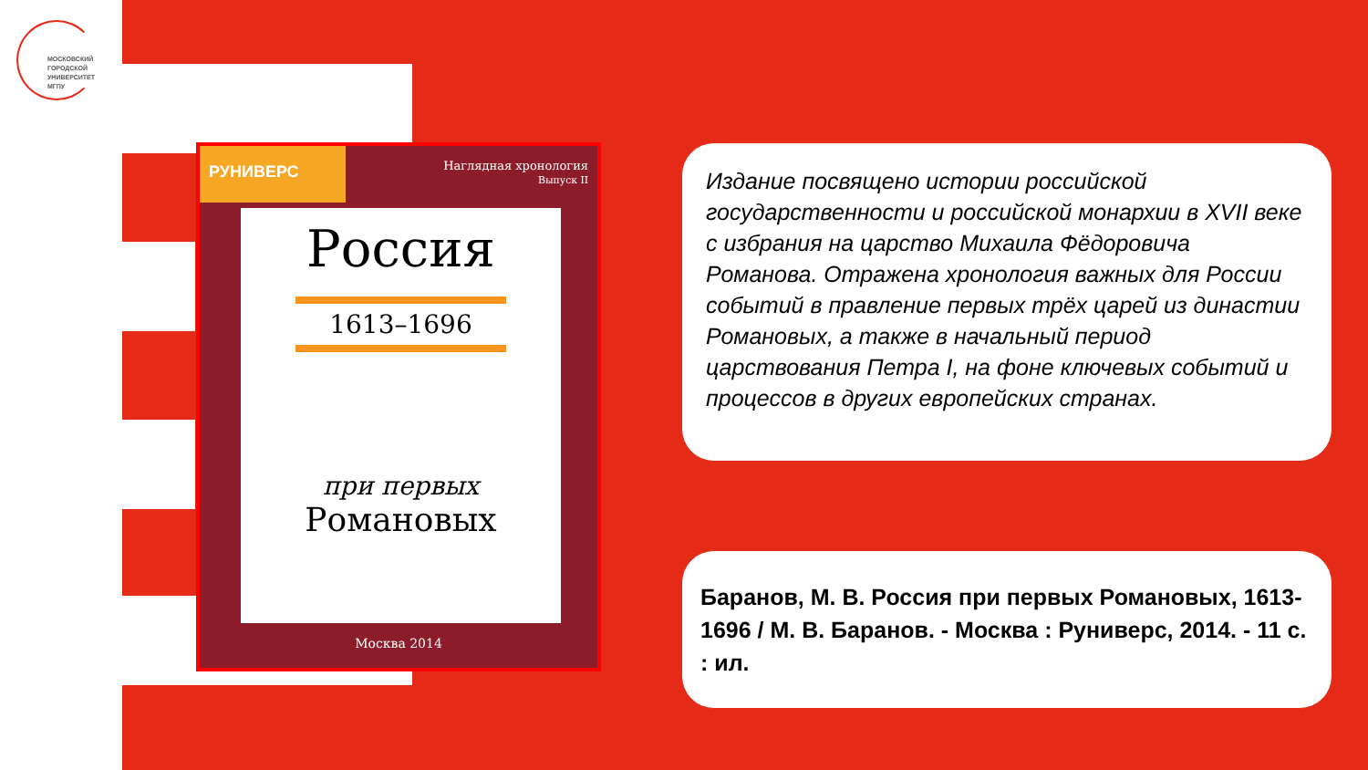МОСКОВСКИЙ
ГОРОДСКОЙ
УНИВЕРСИТЕТ
МГПУ
РУНИВЕРС
Наглядная хронология
Выпуск II
Россия
1613–1696
при первых
Романовых
Москва 2014
Издание посвящено истории российской государственности и российской монархии в XVII веке с избрания на царство Михаила Фёдоровича Романова. Отражена хронология важных для России событий в правление первых трёх царей из династии Романовых, а также в начальный период царствования Петра I, на фоне ключевых событий и процессов в других европейских странах.
Баранов, М. В. Россия при первых Романовых, 1613-1696 / М. В. Баранов. - Москва : Руниверс, 2014. - 11 с. : ил.